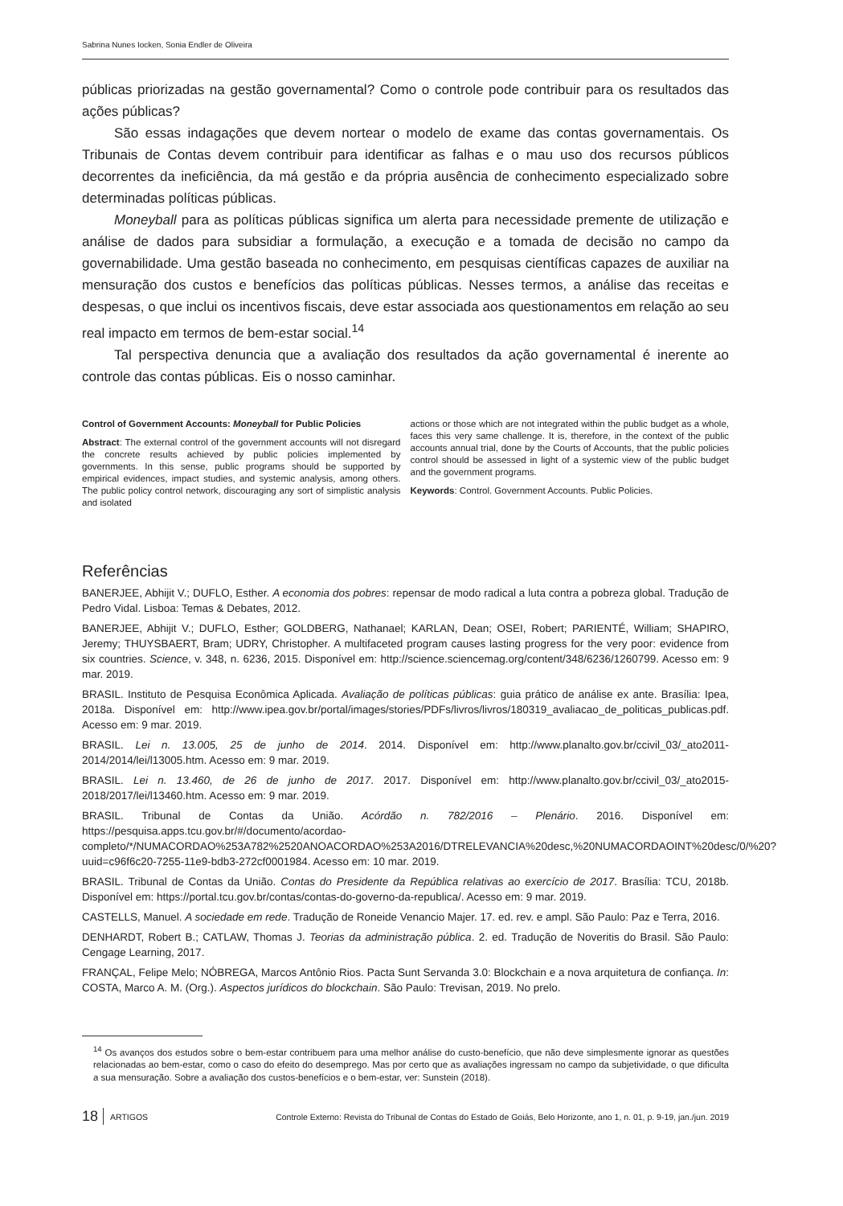Sabrina Nunes Iocken, Sonia Endler de Oliveira
públicas priorizadas na gestão governamental? Como o controle pode contribuir para os resultados das ações públicas?
São essas indagações que devem nortear o modelo de exame das contas governamentais. Os Tribunais de Contas devem contribuir para identificar as falhas e o mau uso dos recursos públicos decorrentes da ineficiência, da má gestão e da própria ausência de conhecimento especializado sobre determinadas políticas públicas.
Moneyball para as políticas públicas significa um alerta para necessidade premente de utilização e análise de dados para subsidiar a formulação, a execução e a tomada de decisão no campo da governabilidade. Uma gestão baseada no conhecimento, em pesquisas científicas capazes de auxiliar na mensuração dos custos e benefícios das políticas públicas. Nesses termos, a análise das receitas e despesas, o que inclui os incentivos fiscais, deve estar associada aos questionamentos em relação ao seu real impacto em termos de bem-estar social.<sup>14</sup>
Tal perspectiva denuncia que a avaliação dos resultados da ação governamental é inerente ao controle das contas públicas. Eis o nosso caminhar.
Control of Government Accounts: Moneyball for Public Policies
Abstract: The external control of the government accounts will not disregard the concrete results achieved by public policies implemented by governments. In this sense, public programs should be supported by empirical evidences, impact studies, and systemic analysis, among others. The public policy control network, discouraging any sort of simplistic analysis and isolated
actions or those which are not integrated within the public budget as a whole, faces this very same challenge. It is, therefore, in the context of the public accounts annual trial, done by the Courts of Accounts, that the public policies control should be assessed in light of a systemic view of the public budget and the government programs.
Keywords: Control. Government Accounts. Public Policies.
Referências
BANERJEE, Abhijit V.; DUFLO, Esther. A economia dos pobres: repensar de modo radical a luta contra a pobreza global. Tradução de Pedro Vidal. Lisboa: Temas & Debates, 2012.
BANERJEE, Abhijit V.; DUFLO, Esther; GOLDBERG, Nathanael; KARLAN, Dean; OSEI, Robert; PARIENTÉ, William; SHAPIRO, Jeremy; THUYSBAERT, Bram; UDRY, Christopher. A multifaceted program causes lasting progress for the very poor: evidence from six countries. Science, v. 348, n. 6236, 2015. Disponível em: http://science.sciencemag.org/content/348/6236/1260799. Acesso em: 9 mar. 2019.
BRASIL. Instituto de Pesquisa Econômica Aplicada. Avaliação de políticas públicas: guia prático de análise ex ante. Brasília: Ipea, 2018a. Disponível em: http://www.ipea.gov.br/portal/images/stories/PDFs/livros/livros/180319_avaliacao_de_politicas_publicas.pdf. Acesso em: 9 mar. 2019.
BRASIL. Lei n. 13.005, 25 de junho de 2014. 2014. Disponível em: http://www.planalto.gov.br/ccivil_03/_ato2011-2014/2014/lei/l13005.htm. Acesso em: 9 mar. 2019.
BRASIL. Lei n. 13.460, de 26 de junho de 2017. 2017. Disponível em: http://www.planalto.gov.br/ccivil_03/_ato2015-2018/2017/lei/l13460.htm. Acesso em: 9 mar. 2019.
BRASIL. Tribunal de Contas da União. Acórdão n. 782/2016 – Plenário. 2016. Disponível em: https://pesquisa.apps.tcu.gov.br/#/documento/acordao-completo/*/NUMACORDAO%253A782%2520ANOACORDAO%253A2016/DTRELEVANCIA%20desc,%20NUMACORDAOINT%20desc/0/%20?uuid=c96f6c20-7255-11e9-bdb3-272cf0001984. Acesso em: 10 mar. 2019.
BRASIL. Tribunal de Contas da União. Contas do Presidente da República relativas ao exercício de 2017. Brasília: TCU, 2018b. Disponível em: https://portal.tcu.gov.br/contas/contas-do-governo-da-republica/. Acesso em: 9 mar. 2019.
CASTELLS, Manuel. A sociedade em rede. Tradução de Roneide Venancio Majer. 17. ed. rev. e ampl. São Paulo: Paz e Terra, 2016.
DENHARDT, Robert B.; CATLAW, Thomas J. Teorias da administração pública. 2. ed. Tradução de Noveritis do Brasil. São Paulo: Cengage Learning, 2017.
FRANÇAL, Felipe Melo; NÓBREGA, Marcos Antônio Rios. Pacta Sunt Servanda 3.0: Blockchain e a nova arquitetura de confiança. In: COSTA, Marco A. M. (Org.). Aspectos jurídicos do blockchain. São Paulo: Trevisan, 2019. No prelo.
<sup>14</sup> Os avanços dos estudos sobre o bem-estar contribuem para uma melhor análise do custo-benefício, que não deve simplesmente ignorar as questões relacionadas ao bem-estar, como o caso do efeito do desemprego. Mas por certo que as avaliações ingressam no campo da subjetividade, o que dificulta a sua mensuração. Sobre a avaliação dos custos-benefícios e o bem-estar, ver: Sunstein (2018).
18 ARTIGOS Controle Externo: Revista do Tribunal de Contas do Estado de Goiás, Belo Horizonte, ano 1, n. 01, p. 9-19, jan./jun. 2019